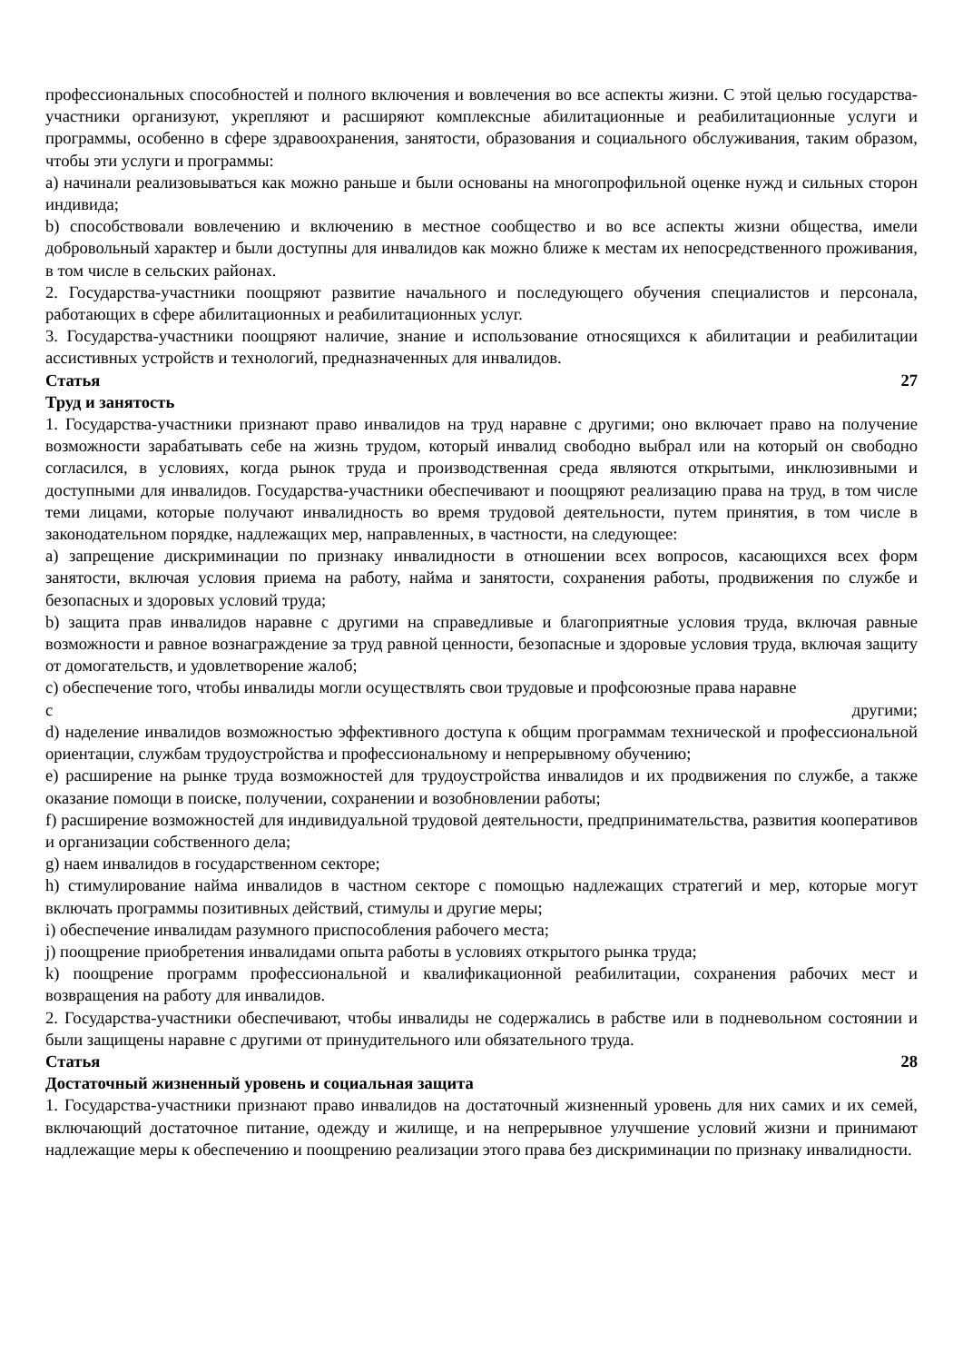профессиональных способностей и полного включения и вовлечения во все аспекты жизни. С этой целью государства-участники организуют, укрепляют и расширяют комплексные абилитационные и реабилитационные услуги и программы, особенно в сфере здравоохранения, занятости, образования и социального обслуживания, таким образом, чтобы эти услуги и программы:
a) начинали реализовываться как можно раньше и были основаны на многопрофильной оценке нужд и сильных сторон индивида;
b) способствовали вовлечению и включению в местное сообщество и во все аспекты жизни общества, имели добровольный характер и были доступны для инвалидов как можно ближе к местам их непосредственного проживания, в том числе в сельских районах.
2. Государства-участники поощряют развитие начального и последующего обучения специалистов и персонала, работающих в сфере абилитационных и реабилитационных услуг.
3. Государства-участники поощряют наличие, знание и использование относящихся к абилитации и реабилитации ассистивных устройств и технологий, предназначенных для инвалидов.
Статья 27
Труд и занятость
1. Государства-участники признают право инвалидов на труд наравне с другими; оно включает право на получение возможности зарабатывать себе на жизнь трудом, который инвалид свободно выбрал или на который он свободно согласился, в условиях, когда рынок труда и производственная среда являются открытыми, инклюзивными и доступными для инвалидов. Государства-участники обеспечивают и поощряют реализацию права на труд, в том числе теми лицами, которые получают инвалидность во время трудовой деятельности, путем принятия, в том числе в законодательном порядке, надлежащих мер, направленных, в частности, на следующее:
a) запрещение дискриминации по признаку инвалидности в отношении всех вопросов, касающихся всех форм занятости, включая условия приема на работу, найма и занятости, сохранения работы, продвижения по службе и безопасных и здоровых условий труда;
b) защита прав инвалидов наравне с другими на справедливые и благоприятные условия труда, включая равные возможности и равное вознаграждение за труд равной ценности, безопасные и здоровые условия труда, включая защиту от домогательств, и удовлетворение жалоб;
c) обеспечение того, чтобы инвалиды могли осуществлять свои трудовые и профсоюзные права наравне
с другими;
d) наделение инвалидов возможностью эффективного доступа к общим программам технической и профессиональной ориентации, службам трудоустройства и профессиональному и непрерывному обучению;
e) расширение на рынке труда возможностей для трудоустройства инвалидов и их продвижения по службе, а также оказание помощи в поиске, получении, сохранении и возобновлении работы;
f) расширение возможностей для индивидуальной трудовой деятельности, предпринимательства, развития кооперативов и организации собственного дела;
g) наем инвалидов в государственном секторе;
h) стимулирование найма инвалидов в частном секторе с помощью надлежащих стратегий и мер, которые могут включать программы позитивных действий, стимулы и другие меры;
i) обеспечение инвалидам разумного приспособления рабочего места;
j) поощрение приобретения инвалидами опыта работы в условиях открытого рынка труда;
k) поощрение программ профессиональной и квалификационной реабилитации, сохранения рабочих мест и возвращения на работу для инвалидов.
2. Государства-участники обеспечивают, чтобы инвалиды не содержались в рабстве или в подневольном состоянии и были защищены наравне с другими от принудительного или обязательного труда.
Статья 28
Достаточный жизненный уровень и социальная защита
1. Государства-участники признают право инвалидов на достаточный жизненный уровень для них самих и их семей, включающий достаточное питание, одежду и жилище, и на непрерывное улучшение условий жизни и принимают надлежащие меры к обеспечению и поощрению реализации этого права без дискриминации по признаку инвалидности.